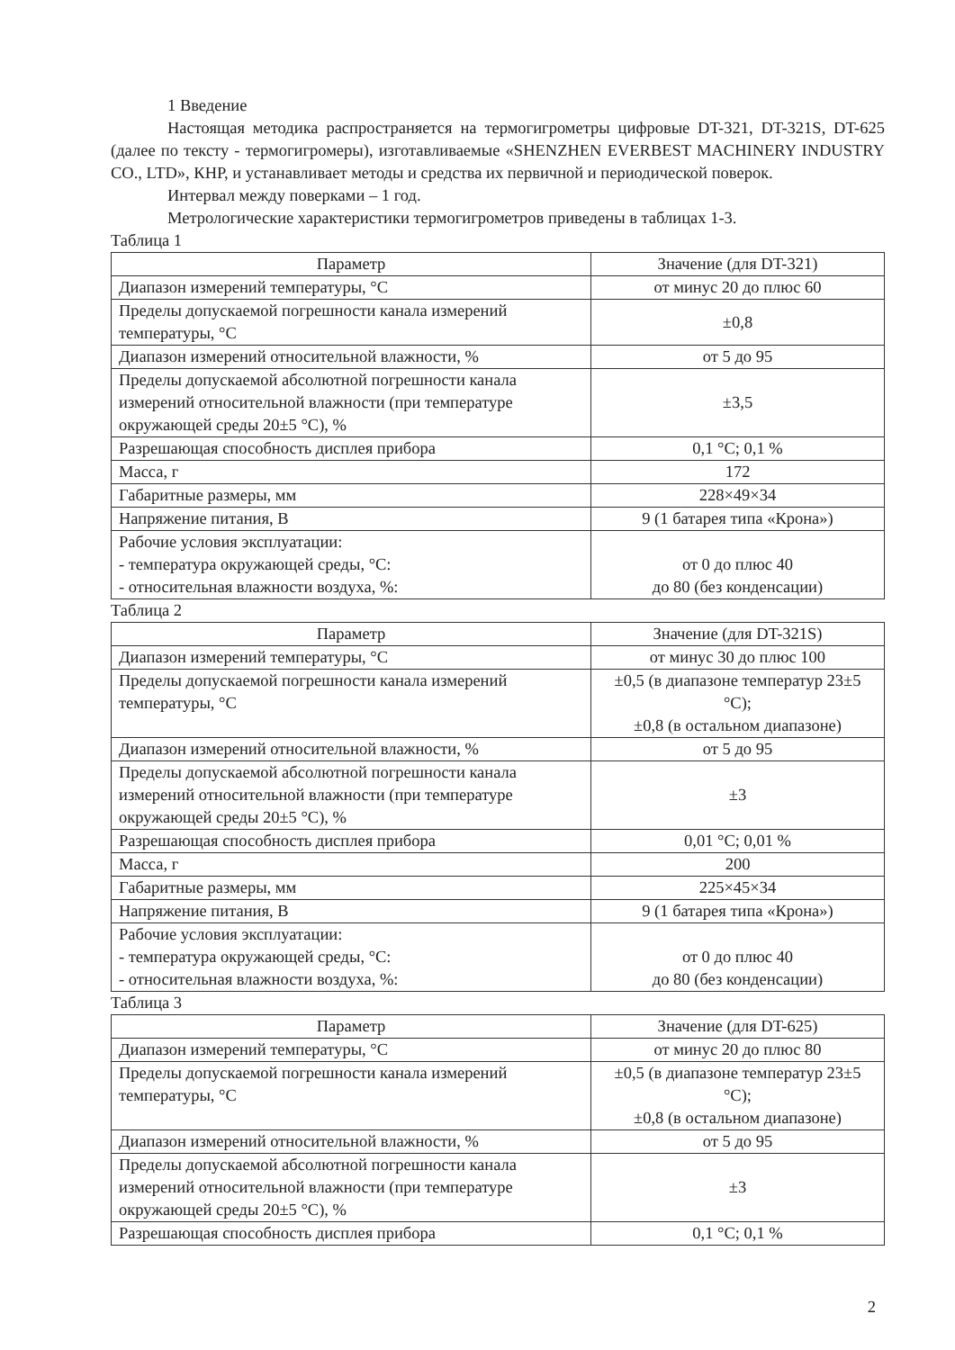1 Введение
Настоящая методика распространяется на термогигрометры цифровые DT-321, DT-321S, DT-625 (далее по тексту - термогигромеры), изготавливаемые «SHENZHEN EVERBEST MACHINERY INDUSTRY CO., LTD», КНР, и устанавливает методы и средства их первичной и периодической поверок.
Интервал между поверками – 1 год.
Метрологические характеристики термогигрометров приведены в таблицах 1-3.
Таблица 1
| Параметр | Значение (для DT-321) |
| --- | --- |
| Диапазон измерений температуры, °С | от минус 20 до плюс 60 |
| Пределы допускаемой погрешности канала измерений температуры, °С | ±0,8 |
| Диапазон измерений относительной влажности, % | от 5 до 95 |
| Пределы допускаемой абсолютной погрешности канала измерений относительной влажности (при температуре окружающей среды 20±5 °С), % | ±3,5 |
| Разрешающая способность дисплея прибора | 0,1 °С; 0,1 % |
| Масса, г | 172 |
| Габаритные размеры, мм | 228×49×34 |
| Напряжение питания, В | 9 (1 батарея типа «Крона») |
| Рабочие условия эксплуатации: - температура окружающей среды, °С: - относительная влажности воздуха, %: | от 0 до плюс 40 до 80 (без конденсации) |
Таблица 2
| Параметр | Значение (для DT-321S) |
| --- | --- |
| Диапазон измерений температуры, °С | от минус 30 до плюс 100 |
| Пределы допускаемой погрешности канала измерений температуры, °С | ±0,5 (в диапазоне температур 23±5 °С); ±0,8 (в остальном диапазоне) |
| Диапазон измерений относительной влажности, % | от 5 до 95 |
| Пределы допускаемой абсолютной погрешности канала измерений относительной влажности (при температуре окружающей среды 20±5 °С), % | ±3 |
| Разрешающая способность дисплея прибора | 0,01 °С; 0,01 % |
| Масса, г | 200 |
| Габаритные размеры, мм | 225×45×34 |
| Напряжение питания, В | 9 (1 батарея типа «Крона») |
| Рабочие условия эксплуатации: - температура окружающей среды, °С: - относительная влажности воздуха, %: | от 0 до плюс 40 до 80 (без конденсации) |
Таблица 3
| Параметр | Значение (для DT-625) |
| --- | --- |
| Диапазон измерений температуры, °С | от минус 20 до плюс 80 |
| Пределы допускаемой погрешности канала измерений температуры, °С | ±0,5 (в диапазоне температур 23±5 °С); ±0,8 (в остальном диапазоне) |
| Диапазон измерений относительной влажности, % | от 5 до 95 |
| Пределы допускаемой абсолютной погрешности канала измерений относительной влажности (при температуре окружающей среды 20±5 °С), % | ±3 |
| Разрешающая способность дисплея прибора | 0,1 °С; 0,1 % |
2